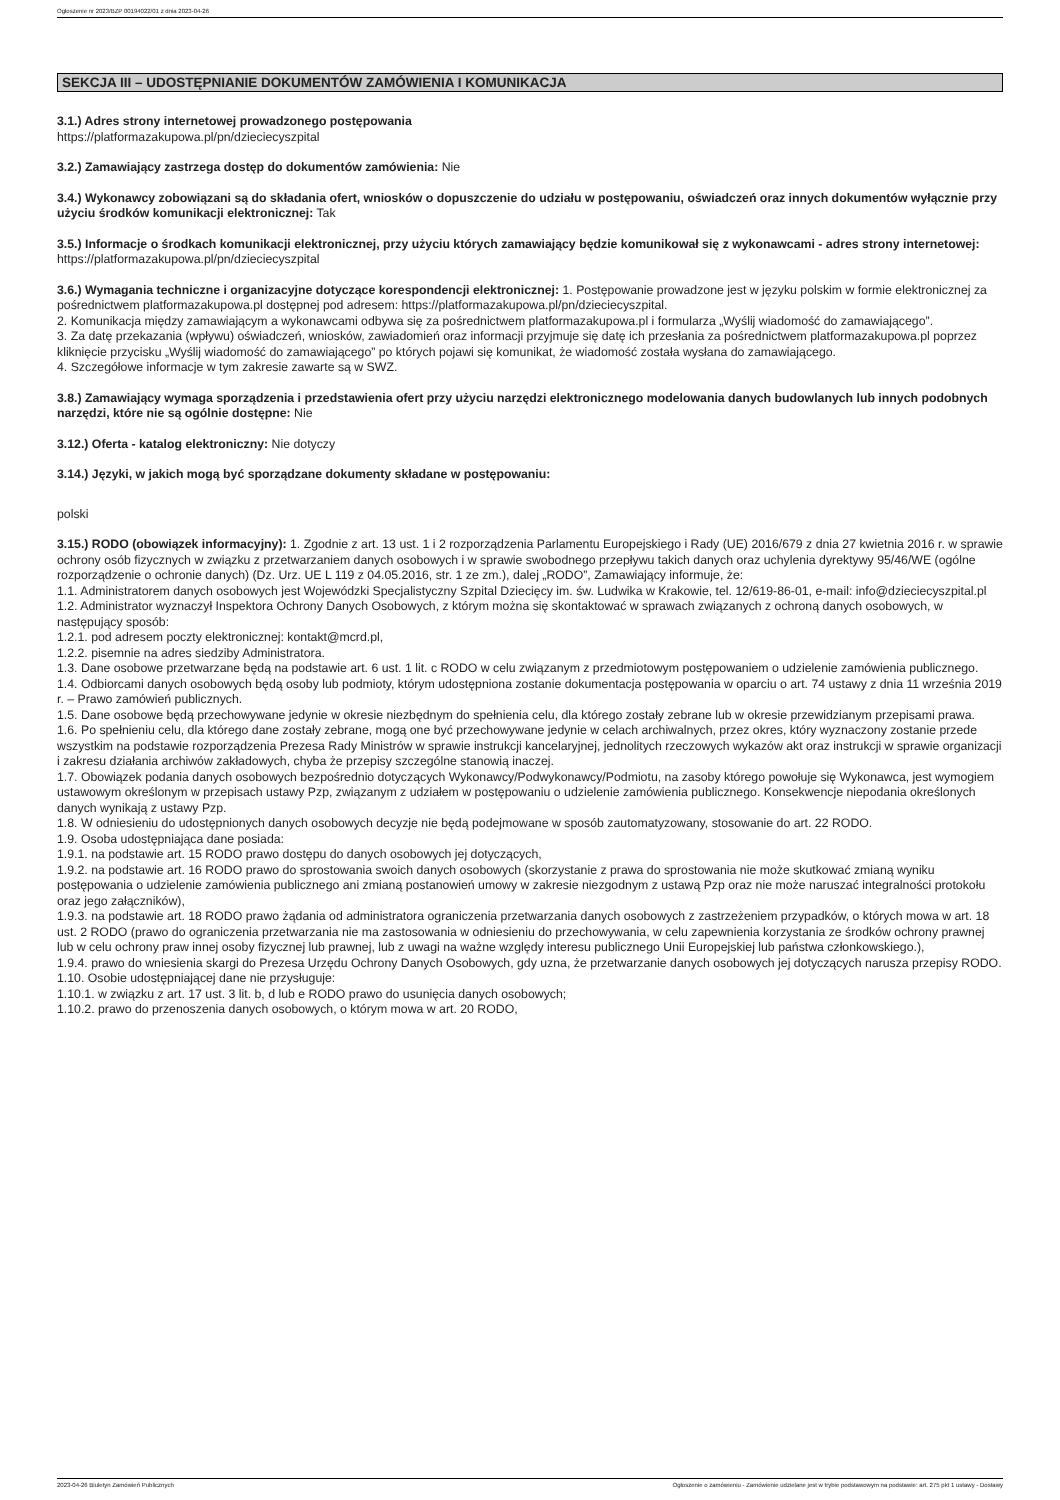Ogłoszenie nr 2023/BZP 00194022/01 z dnia 2023-04-26
SEKCJA III – UDOSTĘPNIANIE DOKUMENTÓW ZAMÓWIENIA I KOMUNIKACJA
3.1.) Adres strony internetowej prowadzonego postępowania
https://platformazakupowa.pl/pn/dzieciecyszpital
3.2.) Zamawiający zastrzega dostęp do dokumentów zamówienia: Nie
3.4.) Wykonawcy zobowiązani są do składania ofert, wniosków o dopuszczenie do udziału w postępowaniu, oświadczeń oraz innych dokumentów wyłącznie przy użyciu środków komunikacji elektronicznej: Tak
3.5.) Informacje o środkach komunikacji elektronicznej, przy użyciu których zamawiający będzie komunikował się z wykonawcami - adres strony internetowej: https://platformazakupowa.pl/pn/dzieciecyszpital
3.6.) Wymagania techniczne i organizacyjne dotyczące korespondencji elektronicznej: 1. Postępowanie prowadzone jest w języku polskim w formie elektronicznej za pośrednictwem platformazakupowa.pl dostępnej pod adresem: https://platformazakupowa.pl/pn/dzieciecyszpital.
2. Komunikacja między zamawiającym a wykonawcami odbywa się za pośrednictwem platformazakupowa.pl i formularza „Wyślij wiadomość do zamawiającego”.
3. Za datę przekazania (wpływu) oświadczeń, wniosków, zawiadomień oraz informacji przyjmuje się datę ich przesłania za pośrednictwem platformazakupowa.pl poprzez kliknięcie przycisku „Wyślij wiadomość do zamawiającego” po których pojawi się komunikat, że wiadomość została wysłana do zamawiającego.
4. Szczegółowe informacje w tym zakresie zawarte są w SWZ.
3.8.) Zamawiający wymaga sporządzenia i przedstawienia ofert przy użyciu narzędzi elektronicznego modelowania danych budowlanych lub innych podobnych narzędzi, które nie są ogólnie dostępne: Nie
3.12.) Oferta - katalog elektroniczny: Nie dotyczy
3.14.) Języki, w jakich mogą być sporządzane dokumenty składane w postępowaniu:
polski
3.15.) RODO (obowiązek informacyjny): 1. Zgodnie z art. 13 ust. 1 i 2 rozporządzenia Parlamentu Europejskiego i Rady (UE) 2016/679 z dnia 27 kwietnia 2016 r. w sprawie ochrony osób fizycznych w związku z przetwarzaniem danych osobowych i w sprawie swobodnego przepływu takich danych oraz uchylenia dyrektywy 95/46/WE (ogólne rozporządzenie o ochronie danych) (Dz. Urz. UE L 119 z 04.05.2016, str. 1 ze zm.), dalej „RODO”, Zamawiający informuje, że:
1.1. Administratorem danych osobowych jest Wojewódzki Specjalistyczny Szpital Dziecięcy im. św. Ludwika w Krakowie, tel. 12/619-86-01, e-mail: info@dzieciecyszpital.pl
1.2. Administrator wyznaczył Inspektora Ochrony Danych Osobowych, z którym można się skontaktować w sprawach związanych z ochroną danych osobowych, w następujący sposób:
1.2.1. pod adresem poczty elektronicznej: kontakt@mcrd.pl,
1.2.2. pisemnie na adres siedziby Administratora.
1.3. Dane osobowe przetwarzane będą na podstawie art. 6 ust. 1 lit. c RODO w celu związanym z przedmiotowym postępowaniem o udzielenie zamówienia publicznego.
1.4. Odbiorcami danych osobowych będą osoby lub podmioty, którym udostępniona zostanie dokumentacja postępowania w oparciu o art. 74 ustawy z dnia 11 września 2019 r. – Prawo zamówień publicznych.
1.5. Dane osobowe będą przechowywane jedynie w okresie niezbędnym do spełnienia celu, dla którego zostały zebrane lub w okresie przewidzianym przepisami prawa.
1.6. Po spełnieniu celu, dla którego dane zostały zebrane, mogą one być przechowywane jedynie w celach archiwalnych, przez okres, który wyznaczony zostanie przede wszystkim na podstawie rozporządzenia Prezesa Rady Ministrów w sprawie instrukcji kancelaryjnej, jednolitych rzeczowych wykazów akt oraz instrukcji w sprawie organizacji i zakresu działania archiwów zakładowych, chyba że przepisy szczególne stanowią inaczej.
1.7. Obowiązek podania danych osobowych bezpośrednio dotyczących Wykonawcy/Podwykonawcy/Podmiotu, na zasoby którego powołuje się Wykonawca, jest wymogiem ustawowym określonym w przepisach ustawy Pzp, związanym z udziałem w postępowaniu o udzielenie zamówienia publicznego. Konsekwencje niepodania określonych danych wynikają z ustawy Pzp.
1.8. W odniesieniu do udostępnionych danych osobowych decyzje nie będą podejmowane w sposób zautomatyzowany, stosowanie do art. 22 RODO.
1.9. Osoba udostępniająca dane posiada:
1.9.1. na podstawie art. 15 RODO prawo dostępu do danych osobowych jej dotyczących,
1.9.2. na podstawie art. 16 RODO prawo do sprostowania swoich danych osobowych (skorzystanie z prawa do sprostowania nie może skutkować zmianą wyniku postępowania o udzielenie zamówienia publicznego ani zmianą postanowień umowy w zakresie niezgodnym z ustawą Pzp oraz nie może naruszać integralności protokołu oraz jego załączników),
1.9.3. na podstawie art. 18 RODO prawo żądania od administratora ograniczenia przetwarzania danych osobowych z zastrzeżeniem przypadków, o których mowa w art. 18 ust. 2 RODO (prawo do ograniczenia przetwarzania nie ma zastosowania w odniesieniu do przechowywania, w celu zapewnienia korzystania ze środków ochrony prawnej lub w celu ochrony praw innej osoby fizycznej lub prawnej, lub z uwagi na ważne względy interesu publicznego Unii Europejskiej lub państwa członkowskiego.),
1.9.4. prawo do wniesienia skargi do Prezesa Urzędu Ochrony Danych Osobowych, gdy uzna, że przetwarzanie danych osobowych jej dotyczących narusza przepisy RODO.
1.10. Osobie udostępniającej dane nie przysługuje:
1.10.1. w związku z art. 17 ust. 3 lit. b, d lub e RODO prawo do usunięcia danych osobowych;
1.10.2. prawo do przenoszenia danych osobowych, o którym mowa w art. 20 RODO,
2023-04-26 Biuletyn Zamówień Publicznych Ogłoszenie o zamówieniu - Zamówienie udzielane jest w trybie podstawowym na podstawie: art. 275 pkt 1 ustawy - Dostawy